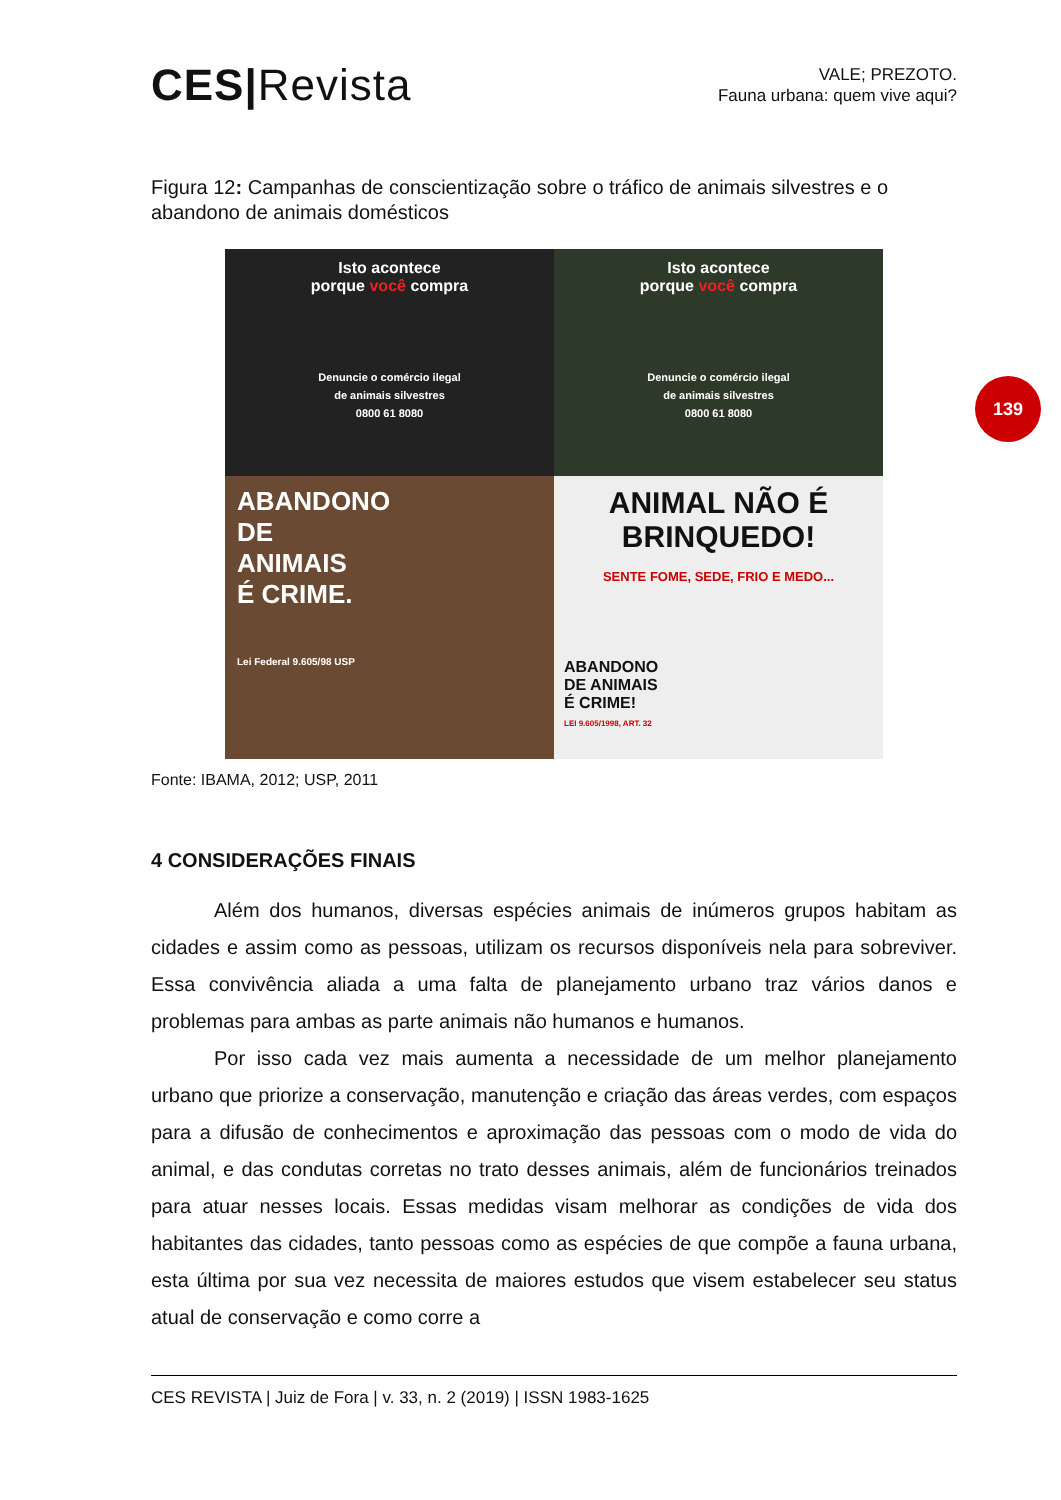CES|Revista
VALE; PREZOTO.
Fauna urbana: quem vive aqui?
139
Figura 12: Campanhas de conscientização sobre o tráfico de animais silvestres e o abandono de animais domésticos
Isto acontece
porque você compra
Denuncie o comércio ilegal
de animais silvestres
0800 61 8080
Isto acontece
porque você compra
Denuncie o comércio ilegal
de animais silvestres
0800 61 8080
ABANDONO
DE
ANIMAIS
É CRIME.
Lei Federal 9.605/98 USP
ANIMAL NÃO É
BRINQUEDO!
SENTE FOME, SEDE, FRIO E MEDO...
ABANDONO
DE ANIMAIS
É CRIME!
LEI 9.605/1998, ART. 32
Fonte: IBAMA, 2012; USP, 2011
4 CONSIDERAÇÕES FINAIS
Além dos humanos, diversas espécies animais de inúmeros grupos habitam as cidades e assim como as pessoas, utilizam os recursos disponíveis nela para sobreviver. Essa convivência aliada a uma falta de planejamento urbano traz vários danos e problemas para ambas as parte animais não humanos e humanos.
Por isso cada vez mais aumenta a necessidade de um melhor planejamento urbano que priorize a conservação, manutenção e criação das áreas verdes, com espaços para a difusão de conhecimentos e aproximação das pessoas com o modo de vida do animal, e das condutas corretas no trato desses animais, além de funcionários treinados para atuar nesses locais. Essas medidas visam melhorar as condições de vida dos habitantes das cidades, tanto pessoas como as espécies de que compõe a fauna urbana, esta última por sua vez necessita de maiores estudos que visem estabelecer seu status atual de conservação e como corre a
CES REVISTA | Juiz de Fora | v. 33, n. 2 (2019) | ISSN 1983-1625